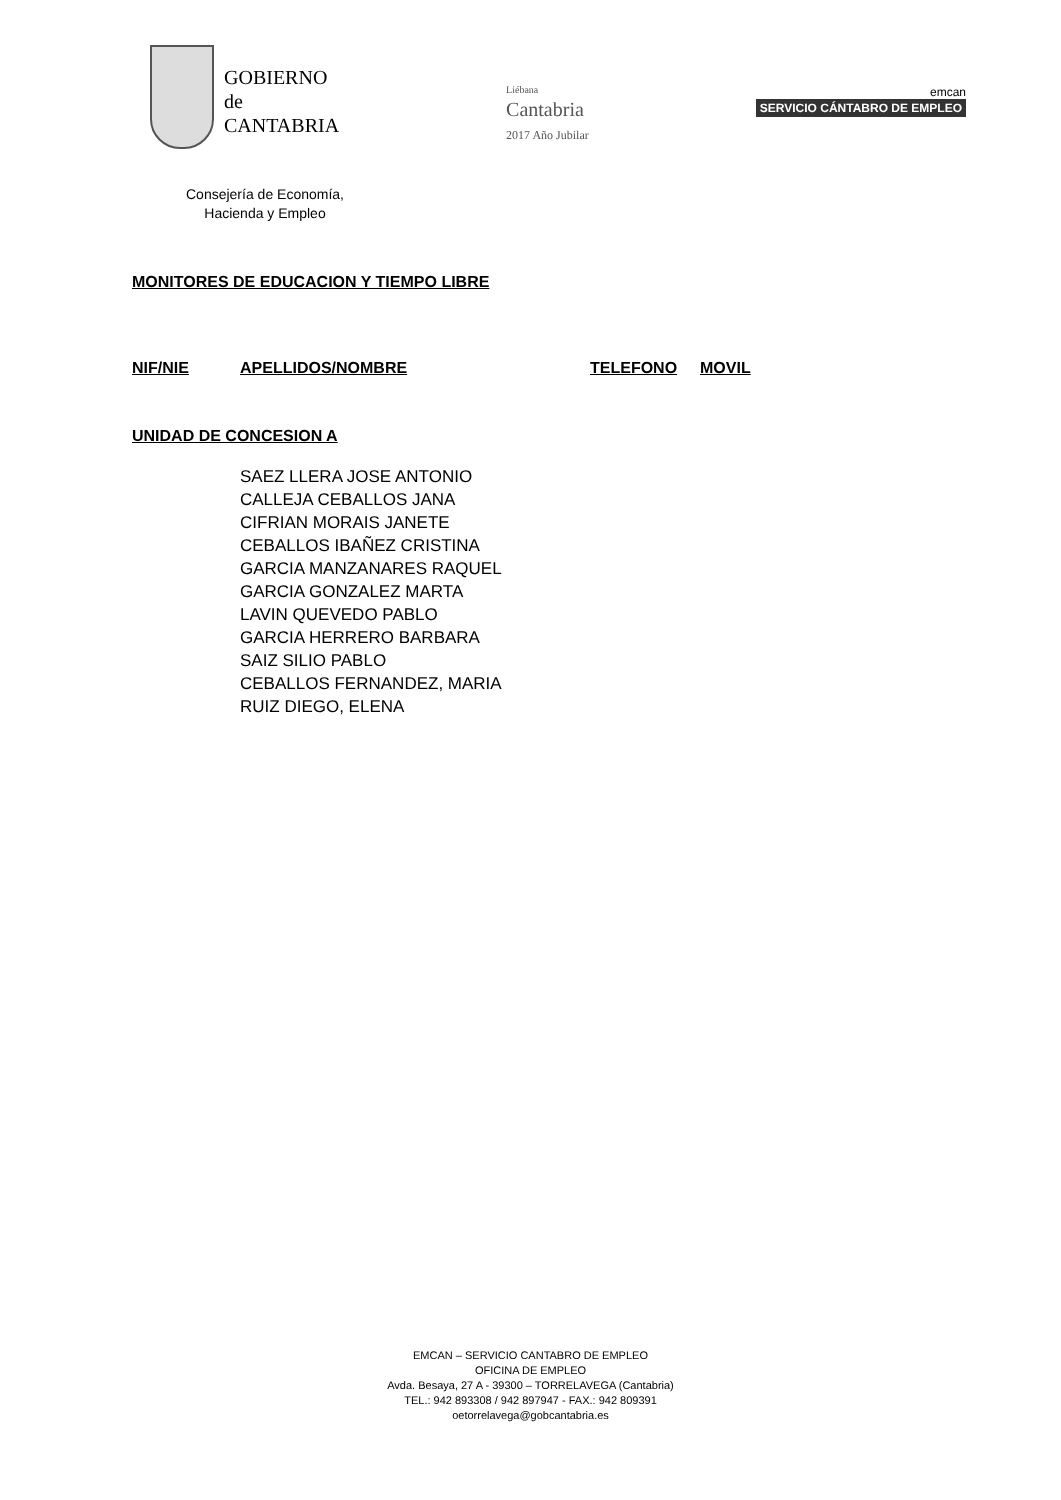GOBIERNO
de
CANTABRIA
Liébana
Cantabria
2017 Año Jubilar
emcan
SERVICIO CÁNTABRO DE EMPLEO
Consejería de Economía,
Hacienda y Empleo
MONITORES DE EDUCACION Y TIEMPO LIBRE
NIF/NIE APELLIDOS/NOMBRE TELEFONO MOVIL
UNIDAD DE CONCESION A
SAEZ LLERA JOSE ANTONIO
CALLEJA CEBALLOS JANA
CIFRIAN MORAIS JANETE
CEBALLOS IBAÑEZ CRISTINA
GARCIA MANZANARES RAQUEL
GARCIA GONZALEZ MARTA
LAVIN QUEVEDO PABLO
GARCIA HERRERO BARBARA
SAIZ SILIO PABLO
CEBALLOS FERNANDEZ, MARIA
RUIZ DIEGO, ELENA
EMCAN – SERVICIO CANTABRO DE EMPLEO
OFICINA DE EMPLEO
Avda. Besaya, 27 A - 39300 – TORRELAVEGA (Cantabria)
TEL.: 942 893308 / 942 897947 - FAX.: 942 809391
oetorrelavega@gobcantabria.es